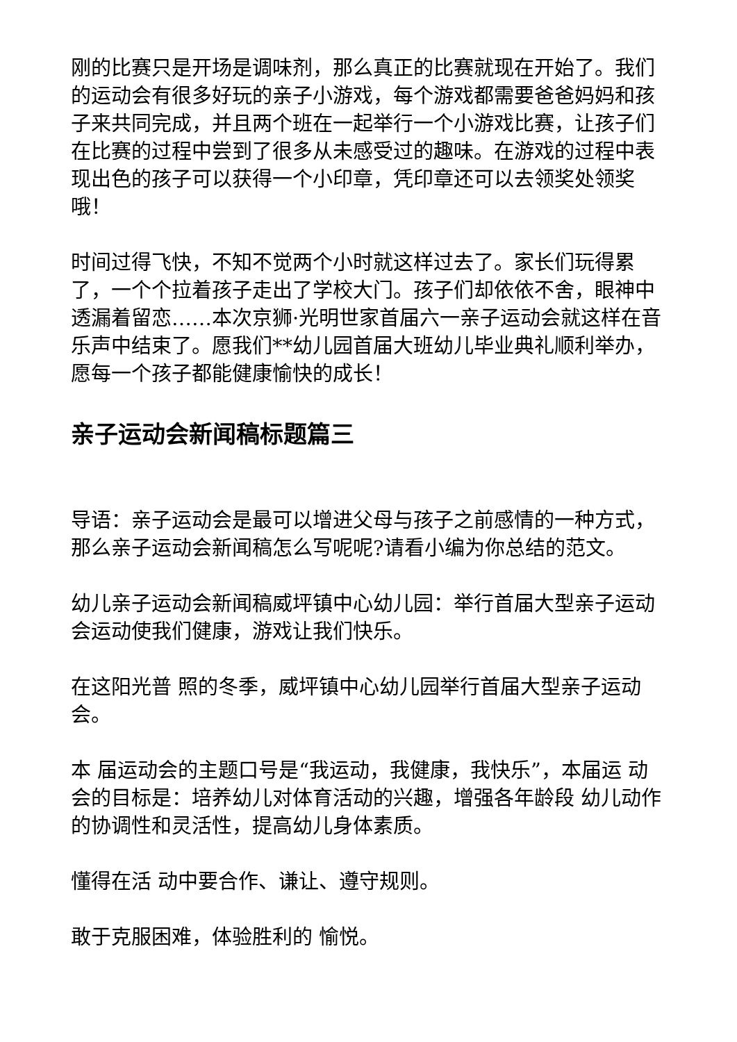刚的比赛只是开场是调味剂，那么真正的比赛就现在开始了。我们的运动会有很多好玩的亲子小游戏，每个游戏都需要爸爸妈妈和孩子来共同完成，并且两个班在一起举行一个小游戏比赛，让孩子们在比赛的过程中尝到了很多从未感受过的趣味。在游戏的过程中表现出色的孩子可以获得一个小印章，凭印章还可以去领奖处领奖哦！
时间过得飞快，不知不觉两个小时就这样过去了。家长们玩得累了，一个个拉着孩子走出了学校大门。孩子们却依依不舍，眼神中透漏着留恋……本次京狮·光明世家首届六一亲子运动会就这样在音乐声中结束了。愿我们**幼儿园首届大班幼儿毕业典礼顺利举办，愿每一个孩子都能健康愉快的成长！
亲子运动会新闻稿标题篇三
导语：亲子运动会是最可以增进父母与孩子之前感情的一种方式，那么亲子运动会新闻稿怎么写呢呢?请看小编为你总结的范文。
幼儿亲子运动会新闻稿威坪镇中心幼儿园：举行首届大型亲子运动会运动使我们健康，游戏让我们快乐。
在这阳光普 照的冬季，威坪镇中心幼儿园举行首届大型亲子运动会。
本 届运动会的主题口号是“我运动，我健康，我快乐”，本届运 动会的目标是：培养幼儿对体育活动的兴趣，增强各年龄段 幼儿动作的协调性和灵活性，提高幼儿身体素质。
懂得在活 动中要合作、谦让、遵守规则。
敢于克服困难，体验胜利的 愉悦。